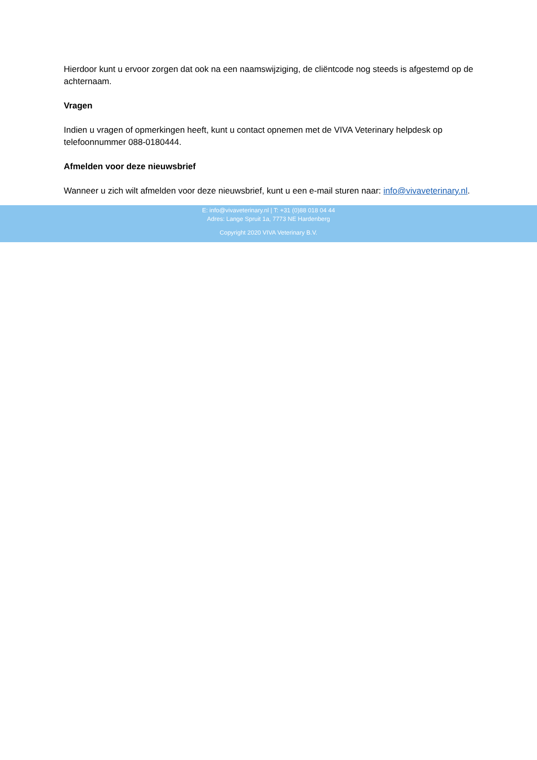Hierdoor kunt u ervoor zorgen dat ook na een naamswijziging, de cliëntcode nog steeds is afgestemd op de achternaam.
Vragen
Indien u vragen of opmerkingen heeft, kunt u contact opnemen met de VIVA Veterinary helpdesk op telefoonnummer 088-0180444.
Afmelden voor deze nieuwsbrief
Wanneer u zich wilt afmelden voor deze nieuwsbrief, kunt u een e-mail sturen naar: info@vivaveterinary.nl.
E: info@vivaveterinary.nl | T: +31 (0)88 018 04 44
Adres: Lange Spruit 1a, 7773 NE Hardenberg
Copyright 2020 VIVA Veterinary B.V.